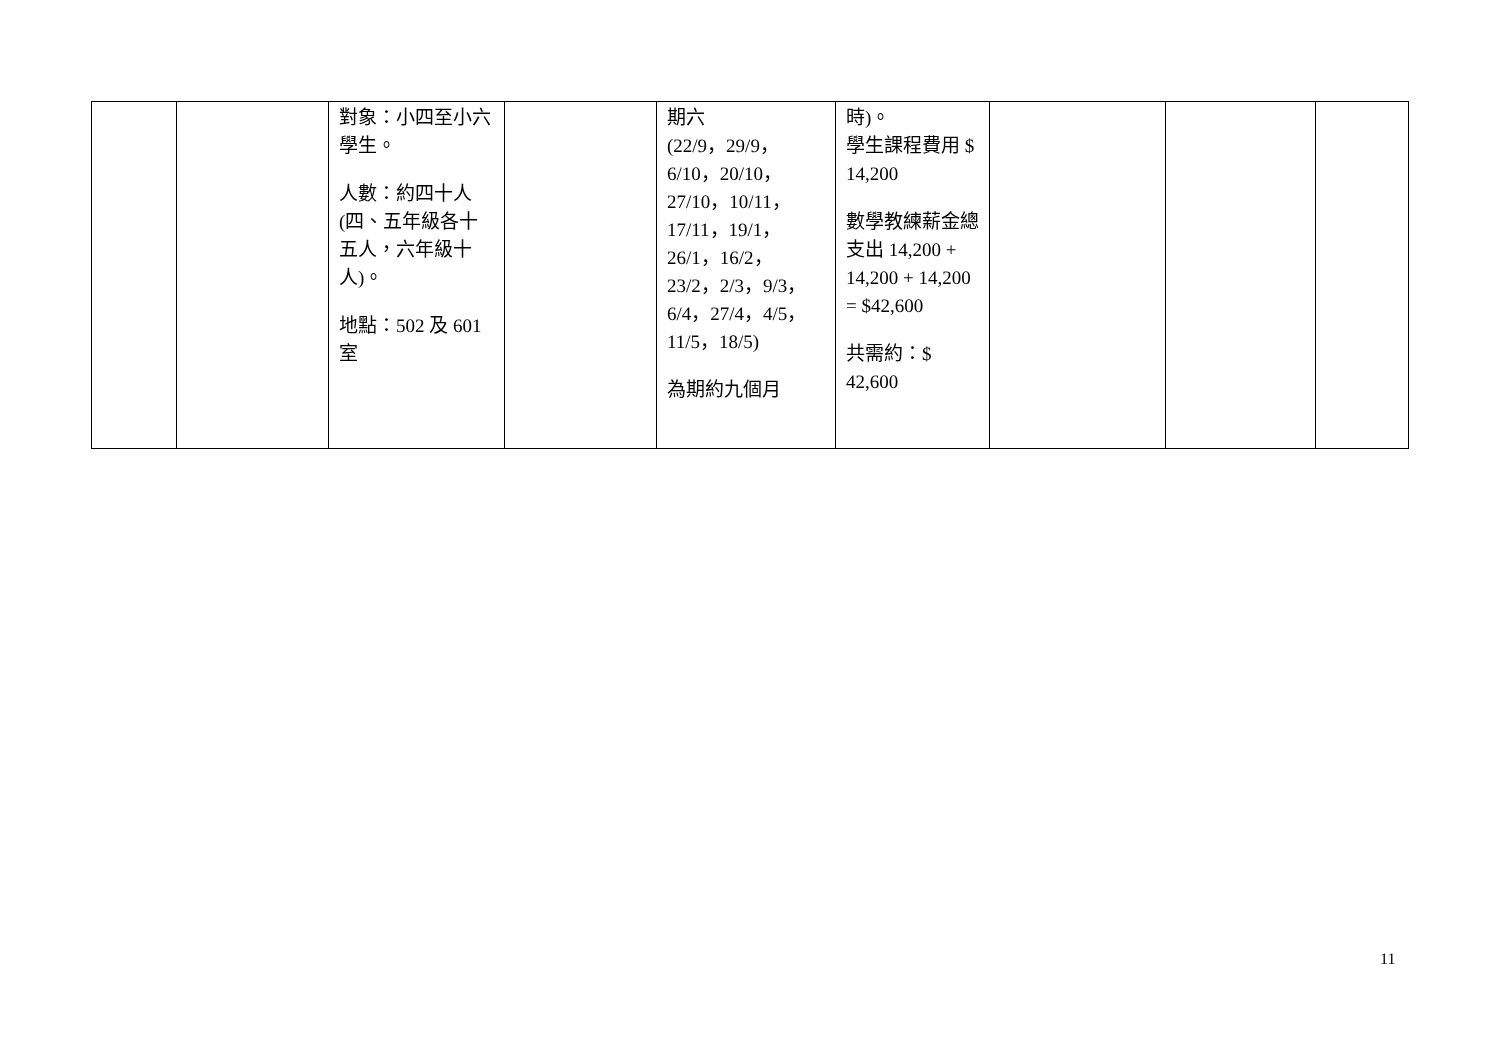| | | 對象：小四至小六學生。 人數：約四十人(四、五年級各十五人，六年級十人)。 地點：502 及 601 室 | | 期六 (22/9，29/9，6/10，20/10，27/10，10/11， 17/11，19/1，26/1，16/2，23/2，2/3，9/3，6/4，27/4，4/5，11/5，18/5) 為期約九個月 | 時)。 學生課程費用 $ 14,200 數學教練薪金總支出 14,200 + 14,200 + 14,200 = $42,600 共需約：$ 42,600 | | | |
11